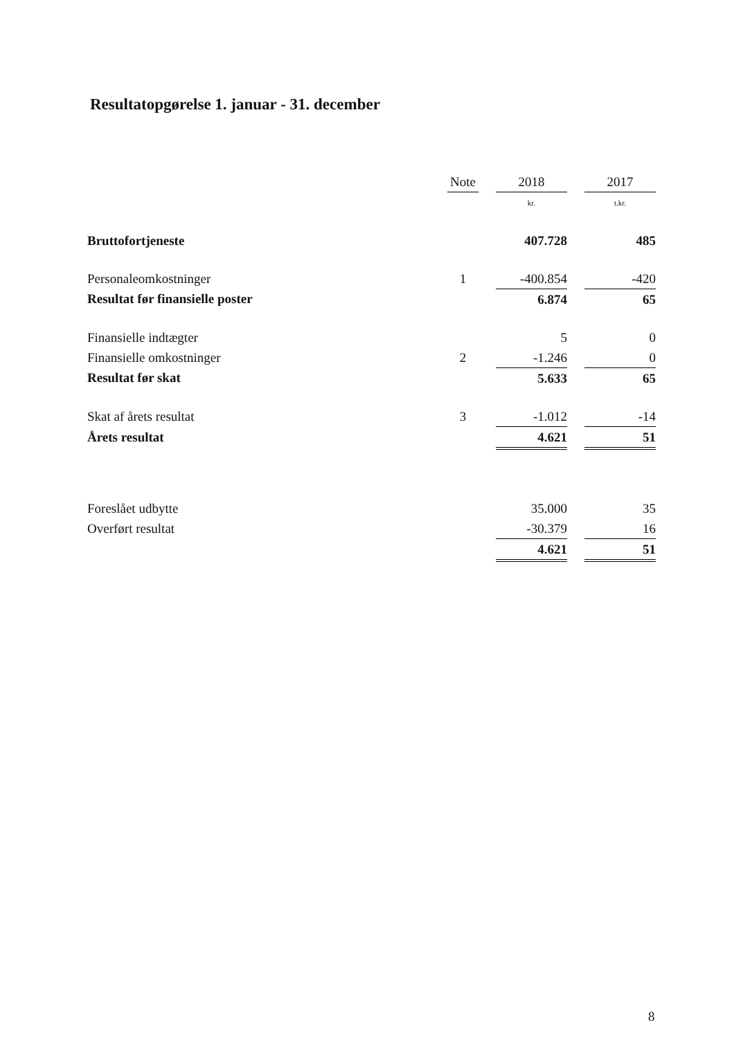Resultatopgørelse 1. januar - 31. december
| | Note | | 2018 | | 2017 |
| --- | --- | --- | --- | --- | --- |
| | | | kr. | | t.kr. |
| Bruttofortjeneste | | | 407.728 | | 485 |
| Personaleomkostninger | 1 | | -400.854 | | -420 |
| Resultat før finansielle poster | | | 6.874 | | 65 |
| Finansielle indtægter | | | 5 | | 0 |
| Finansielle omkostninger | 2 | | -1.246 | | 0 |
| Resultat før skat | | | 5.633 | | 65 |
| Skat af årets resultat | 3 | | -1.012 | | -14 |
| Årets resultat | | | 4.621 | | 51 |
| Foreslået udbytte | | | 35.000 | | 35 |
| Overført resultat | | | -30.379 | | 16 |
| | | | 4.621 | | 51 |
8